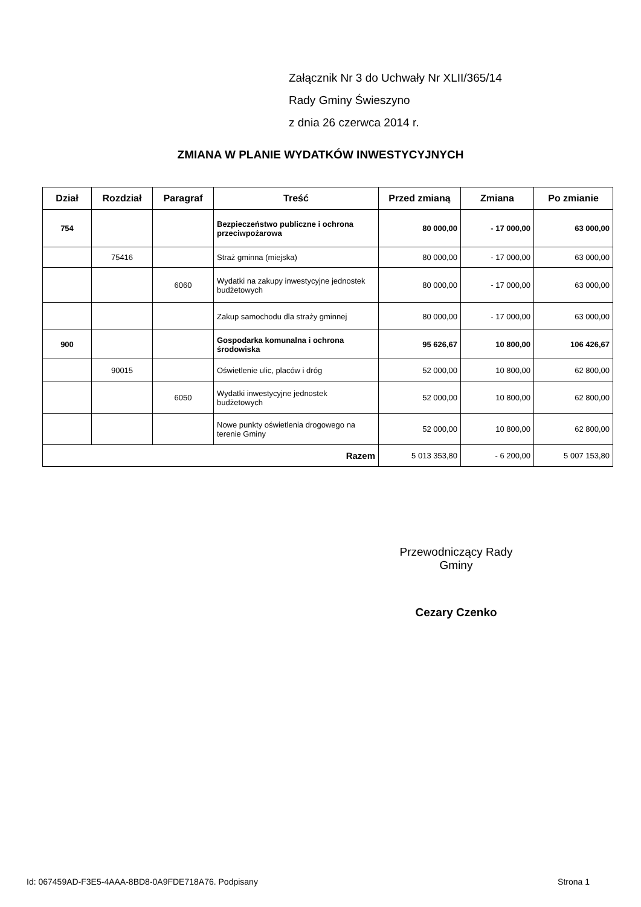Załącznik Nr 3 do Uchwały Nr XLII/365/14
Rady Gminy Świeszyno
z dnia 26 czerwca 2014 r.
ZMIANA W PLANIE WYDATKÓW INWESTYCYJNYCH
| Dział | Rozdział | Paragraf | Treść | Przed zmianą | Zmiana | Po zmianie |
| --- | --- | --- | --- | --- | --- | --- |
| 754 | | | Bezpieczeństwo publiczne i ochrona przeciwpożarowa | 80 000,00 | - 17 000,00 | 63 000,00 |
| | 75416 | | Straż gminna (miejska) | 80 000,00 | - 17 000,00 | 63 000,00 |
| | | 6060 | Wydatki na zakupy inwestycyjne jednostek budżetowych | 80 000,00 | - 17 000,00 | 63 000,00 |
| | | | Zakup samochodu dla straży gminnej | 80 000,00 | - 17 000,00 | 63 000,00 |
| 900 | | | Gospodarka komunalna i ochrona środowiska | 95 626,67 | 10 800,00 | 106 426,67 |
| | 90015 | | Oświetlenie ulic, placów i dróg | 52 000,00 | 10 800,00 | 62 800,00 |
| | | 6050 | Wydatki inwestycyjne jednostek budżetowych | 52 000,00 | 10 800,00 | 62 800,00 |
| | | | Nowe punkty oświetlenia drogowego na terenie Gminy | 52 000,00 | 10 800,00 | 62 800,00 |
| Razem | | | | 5 013 353,80 | - 6 200,00 | 5 007 153,80 |
Przewodniczący Rady
Gminy
Cezary Czenko
Id: 067459AD-F3E5-4AAA-8BD8-0A9FDE718A76. Podpisany Strona 1